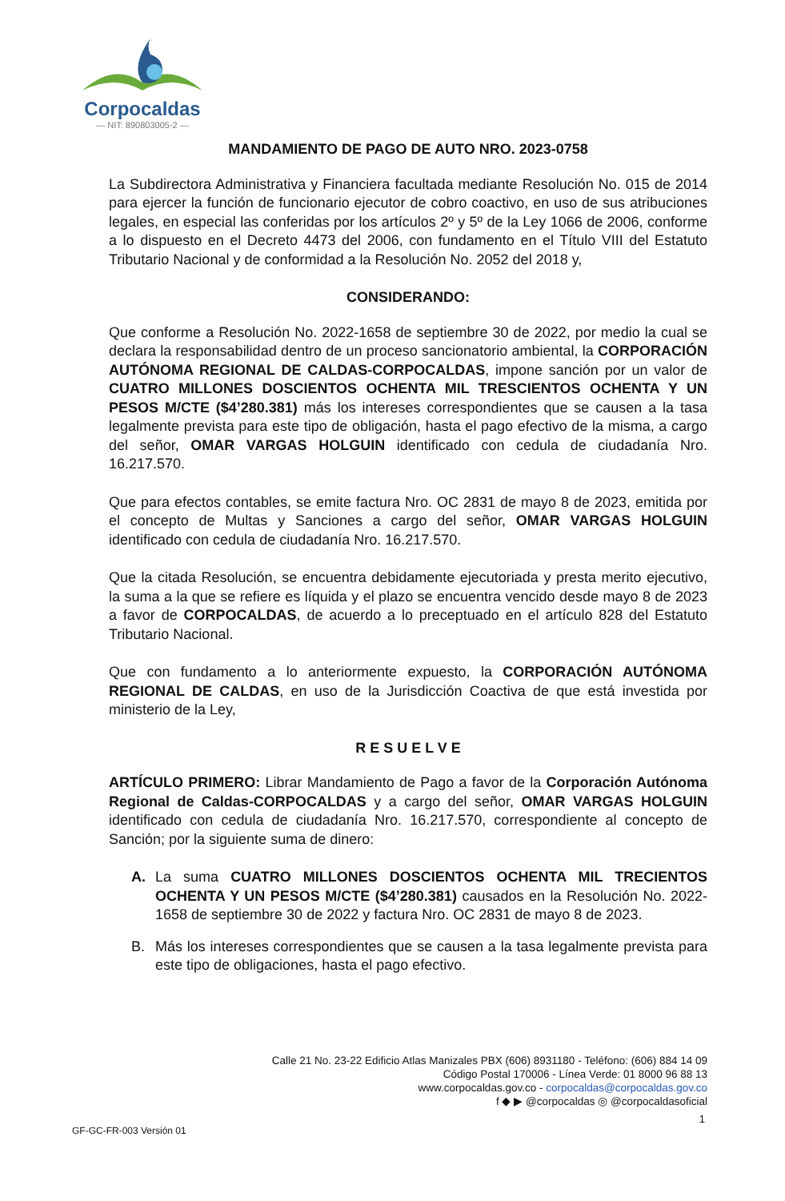Corpocaldas
— NIT: 890803005-2 —
MANDAMIENTO DE PAGO DE AUTO NRO. 2023-0758
La Subdirectora Administrativa y Financiera facultada mediante Resolución No. 015 de 2014 para ejercer la función de funcionario ejecutor de cobro coactivo, en uso de sus atribuciones legales, en especial las conferidas por los artículos 2º y 5º de la Ley 1066 de 2006, conforme a lo dispuesto en el Decreto 4473 del 2006, con fundamento en el Título VIII del Estatuto Tributario Nacional y de conformidad a la Resolución No. 2052 del 2018 y,
CONSIDERANDO:
Que conforme a Resolución No. 2022-1658 de septiembre 30 de 2022, por medio la cual se declara la responsabilidad dentro de un proceso sancionatorio ambiental, la CORPORACIÓN AUTÓNOMA REGIONAL DE CALDAS-CORPOCALDAS, impone sanción por un valor de CUATRO MILLONES DOSCIENTOS OCHENTA MIL TRESCIENTOS OCHENTA Y UN PESOS M/CTE ($4’280.381) más los intereses correspondientes que se causen a la tasa legalmente prevista para este tipo de obligación, hasta el pago efectivo de la misma, a cargo del señor, OMAR VARGAS HOLGUIN identificado con cedula de ciudadanía Nro. 16.217.570.
Que para efectos contables, se emite factura Nro. OC 2831 de mayo 8 de 2023, emitida por el concepto de Multas y Sanciones a cargo del señor, OMAR VARGAS HOLGUIN identificado con cedula de ciudadanía Nro. 16.217.570.
Que la citada Resolución, se encuentra debidamente ejecutoriada y presta merito ejecutivo, la suma a la que se refiere es líquida y el plazo se encuentra vencido desde mayo 8 de 2023 a favor de CORPOCALDAS, de acuerdo a lo preceptuado en el artículo 828 del Estatuto Tributario Nacional.
Que con fundamento a lo anteriormente expuesto, la CORPORACIÓN AUTÓNOMA REGIONAL DE CALDAS, en uso de la Jurisdicción Coactiva de que está investida por ministerio de la Ley,
R E S U E L V E
ARTÍCULO PRIMERO: Librar Mandamiento de Pago a favor de la Corporación Autónoma Regional de Caldas-CORPOCALDAS y a cargo del señor, OMAR VARGAS HOLGUIN identificado con cedula de ciudadanía Nro. 16.217.570, correspondiente al concepto de Sanción; por la siguiente suma de dinero:
A. La suma CUATRO MILLONES DOSCIENTOS OCHENTA MIL TRECIENTOS OCHENTA Y UN PESOS M/CTE ($4’280.381) causados en la Resolución No. 2022-1658 de septiembre 30 de 2022 y factura Nro. OC 2831 de mayo 8 de 2023.
B. Más los intereses correspondientes que se causen a la tasa legalmente prevista para este tipo de obligaciones, hasta el pago efectivo.
Calle 21 No. 23-22 Edificio Atlas Manizales PBX (606) 8931180 - Teléfono: (606) 884 14 09
Código Postal 170006 - Línea Verde: 01 8000 96 88 13
www.corpocaldas.gov.co - corpocaldas@corpocaldas.gov.co
f ◆ ▶ @corpocaldas ◎ @corpocaldasoficial
1
GF-GC-FR-003 Versión 01